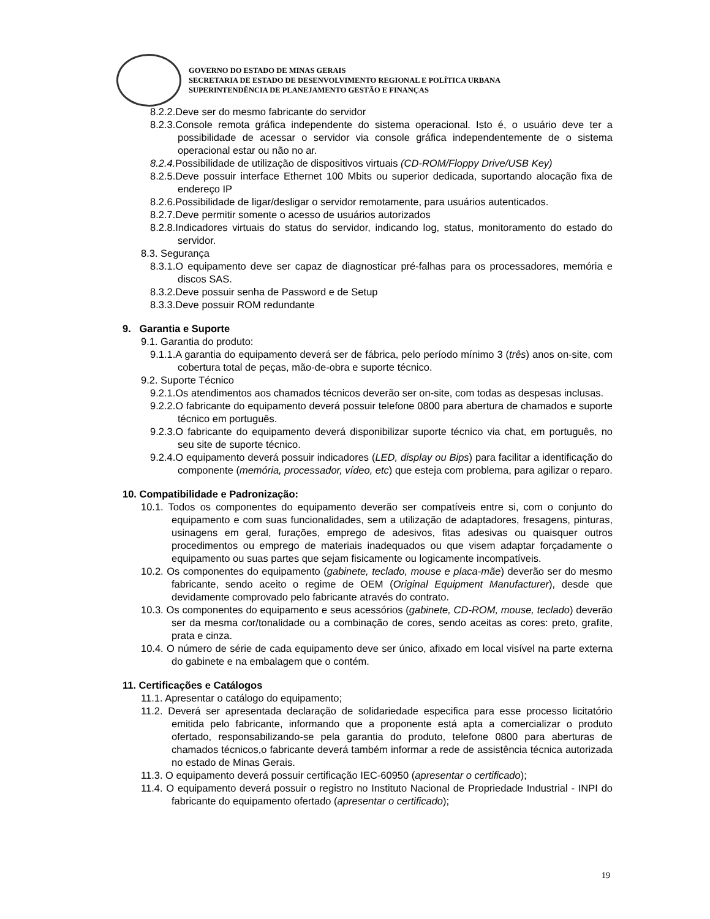GOVERNO DO ESTADO DE MINAS GERAIS
SECRETARIA DE ESTADO DE DESENVOLVIMENTO REGIONAL E POLÍTICA URBANA
SUPERINTENDÊNCIA DE PLANEJAMENTO GESTÃO E FINANÇAS
8.2.2.Deve ser do mesmo fabricante do servidor
8.2.3.Console remota gráfica independente do sistema operacional. Isto é, o usuário deve ter a possibilidade de acessar o servidor via console gráfica independentemente de o sistema operacional estar ou não no ar.
8.2.4. Possibilidade de utilização de dispositivos virtuais (CD-ROM/Floppy Drive/USB Key)
8.2.5.Deve possuir interface Ethernet 100 Mbits ou superior dedicada, suportando alocação fixa de endereço IP
8.2.6.Possibilidade de ligar/desligar o servidor remotamente, para usuários autenticados.
8.2.7.Deve permitir somente o acesso de usuários autorizados
8.2.8.Indicadores virtuais do status do servidor, indicando log, status, monitoramento do estado do servidor.
8.3. Segurança
8.3.1.O equipamento deve ser capaz de diagnosticar pré-falhas para os processadores, memória e discos SAS.
8.3.2.Deve possuir senha de Password e de Setup
8.3.3.Deve possuir ROM redundante
9. Garantia e Suporte
9.1. Garantia do produto:
9.1.1.A garantia do equipamento deverá ser de fábrica, pelo período mínimo 3 (três) anos on-site, com cobertura total de peças, mão-de-obra e suporte técnico.
9.2. Suporte Técnico
9.2.1.Os atendimentos aos chamados técnicos deverão ser on-site, com todas as despesas inclusas.
9.2.2.O fabricante do equipamento deverá possuir telefone 0800 para abertura de chamados e suporte técnico em português.
9.2.3.O fabricante do equipamento deverá disponibilizar suporte técnico via chat, em português, no seu site de suporte técnico.
9.2.4.O equipamento deverá possuir indicadores (LED, display ou Bips) para facilitar a identificação do componente (memória, processador, vídeo, etc) que esteja com problema, para agilizar o reparo.
10. Compatibilidade e Padronização:
10.1. Todos os componentes do equipamento deverão ser compatíveis entre si, com o conjunto do equipamento e com suas funcionalidades, sem a utilização de adaptadores, fresagens, pinturas, usinagens em geral, furações, emprego de adesivos, fitas adesivas ou quaisquer outros procedimentos ou emprego de materiais inadequados ou que visem adaptar forçadamente o equipamento ou suas partes que sejam fisicamente ou logicamente incompatíveis.
10.2. Os componentes do equipamento (gabinete, teclado, mouse e placa-mãe) deverão ser do mesmo fabricante, sendo aceito o regime de OEM (Original Equipment Manufacturer), desde que devidamente comprovado pelo fabricante através do contrato.
10.3. Os componentes do equipamento e seus acessórios (gabinete, CD-ROM, mouse, teclado) deverão ser da mesma cor/tonalidade ou a combinação de cores, sendo aceitas as cores: preto, grafite, prata e cinza.
10.4. O número de série de cada equipamento deve ser único, afixado em local visível na parte externa do gabinete e na embalagem que o contém.
11. Certificações e Catálogos
11.1. Apresentar o catálogo do equipamento;
11.2. Deverá ser apresentada declaração de solidariedade especifica para esse processo licitatório emitida pelo fabricante, informando que a proponente está apta a comercializar o produto ofertado, responsabilizando-se pela garantia do produto, telefone 0800 para aberturas de chamados técnicos,o fabricante deverá também informar a rede de assistência técnica autorizada no estado de Minas Gerais.
11.3. O equipamento deverá possuir certificação IEC-60950 (apresentar o certificado);
11.4. O equipamento deverá possuir o registro no Instituto Nacional de Propriedade Industrial - INPI do fabricante do equipamento ofertado (apresentar o certificado);
19